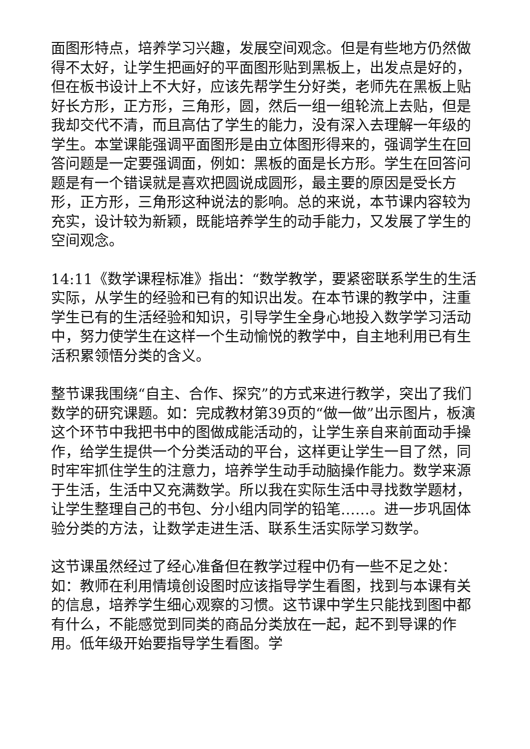面图形特点，培养学习兴趣，发展空间观念。但是有些地方仍然做得不太好，让学生把画好的平面图形贴到黑板上，出发点是好的，但在板书设计上不大好，应该先帮学生分好类，老师先在黑板上贴好长方形，正方形，三角形，圆，然后一组一组轮流上去贴，但是我却交代不清，而且高估了学生的能力，没有深入去理解一年级的学生。本堂课能强调平面图形是由立体图形得来的，强调学生在回答问题是一定要强调面，例如：黑板的面是长方形。学生在回答问题是有一个错误就是喜欢把圆说成圆形，最主要的原因是受长方形，正方形，三角形这种说法的影响。总的来说，本节课内容较为充实，设计较为新颖，既能培养学生的动手能力，又发展了学生的空间观念。
14:11《数学课程标准》指出：“数学教学，要紧密联系学生的生活实际，从学生的经验和已有的知识出发。在本节课的教学中，注重学生已有的生活经验和知识，引导学生全身心地投入数学学习活动中，努力使学生在这样一个生动愉悦的教学中，自主地利用已有生活积累领悟分类的含义。
整节课我围绕“自主、合作、探究”的方式来进行教学，突出了我们数学的研究课题。如：完成教材第39页的“做一做”出示图片，板演这个环节中我把书中的图做成能活动的，让学生亲自来前面动手操作，给学生提供一个分类活动的平台，这样更让学生一目了然，同时牢牢抓住学生的注意力，培养学生动手动脑操作能力。数学来源于生活，生活中又充满数学。所以我在实际生活中寻找数学题材，让学生整理自己的书包、分小组内同学的铅笔……。进一步巩固体验分类的方法，让数学走进生活、联系生活实际学习数学。
这节课虽然经过了经心准备但在教学过程中仍有一些不足之处：如：教师在利用情境创设图时应该指导学生看图，找到与本课有关的信息，培养学生细心观察的习惯。这节课中学生只能找到图中都有什么，不能感觉到同类的商品分类放在一起，起不到导课的作用。低年级开始要指导学生看图。学